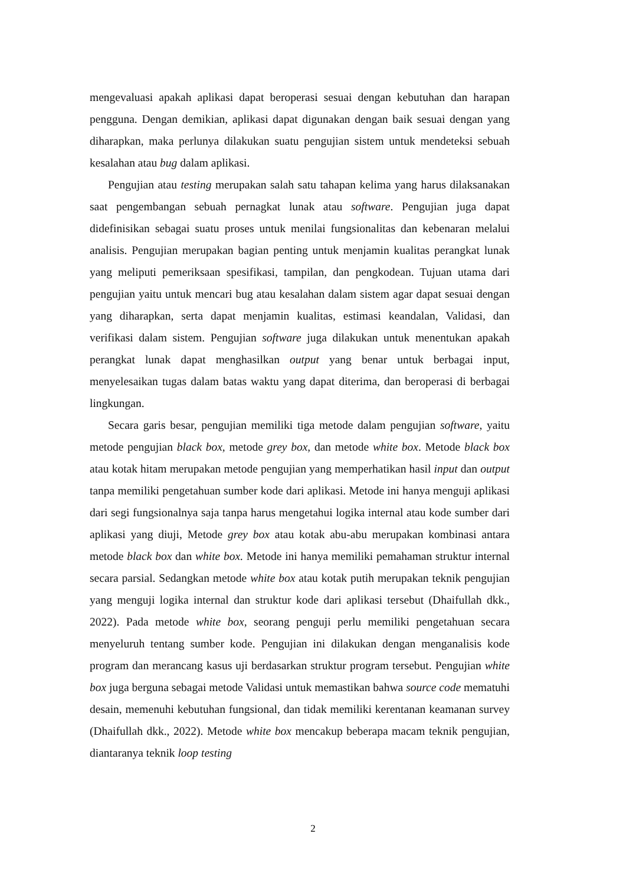mengevaluasi apakah aplikasi dapat beroperasi sesuai dengan kebutuhan dan harapan pengguna. Dengan demikian, aplikasi dapat digunakan dengan baik sesuai dengan yang diharapkan, maka perlunya dilakukan suatu pengujian sistem untuk mendeteksi sebuah kesalahan atau bug dalam aplikasi.
Pengujian atau testing merupakan salah satu tahapan kelima yang harus dilaksanakan saat pengembangan sebuah pernagkat lunak atau software. Pengujian juga dapat didefinisikan sebagai suatu proses untuk menilai fungsionalitas dan kebenaran melalui analisis. Pengujian merupakan bagian penting untuk menjamin kualitas perangkat lunak yang meliputi pemeriksaan spesifikasi, tampilan, dan pengkodean. Tujuan utama dari pengujian yaitu untuk mencari bug atau kesalahan dalam sistem agar dapat sesuai dengan yang diharapkan, serta dapat menjamin kualitas, estimasi keandalan, Validasi, dan verifikasi dalam sistem. Pengujian software juga dilakukan untuk menentukan apakah perangkat lunak dapat menghasilkan output yang benar untuk berbagai input, menyelesaikan tugas dalam batas waktu yang dapat diterima, dan beroperasi di berbagai lingkungan.
Secara garis besar, pengujian memiliki tiga metode dalam pengujian software, yaitu metode pengujian black box, metode grey box, dan metode white box. Metode black box atau kotak hitam merupakan metode pengujian yang memperhatikan hasil input dan output tanpa memiliki pengetahuan sumber kode dari aplikasi. Metode ini hanya menguji aplikasi dari segi fungsionalnya saja tanpa harus mengetahui logika internal atau kode sumber dari aplikasi yang diuji, Metode grey box atau kotak abu-abu merupakan kombinasi antara metode black box dan white box. Metode ini hanya memiliki pemahaman struktur internal secara parsial. Sedangkan metode white box atau kotak putih merupakan teknik pengujian yang menguji logika internal dan struktur kode dari aplikasi tersebut (Dhaifullah dkk., 2022). Pada metode white box, seorang penguji perlu memiliki pengetahuan secara menyeluruh tentang sumber kode. Pengujian ini dilakukan dengan menganalisis kode program dan merancang kasus uji berdasarkan struktur program tersebut. Pengujian white box juga berguna sebagai metode Validasi untuk memastikan bahwa source code mematuhi desain, memenuhi kebutuhan fungsional, dan tidak memiliki kerentanan keamanan survey (Dhaifullah dkk., 2022). Metode white box mencakup beberapa macam teknik pengujian, diantaranya teknik loop testing
2